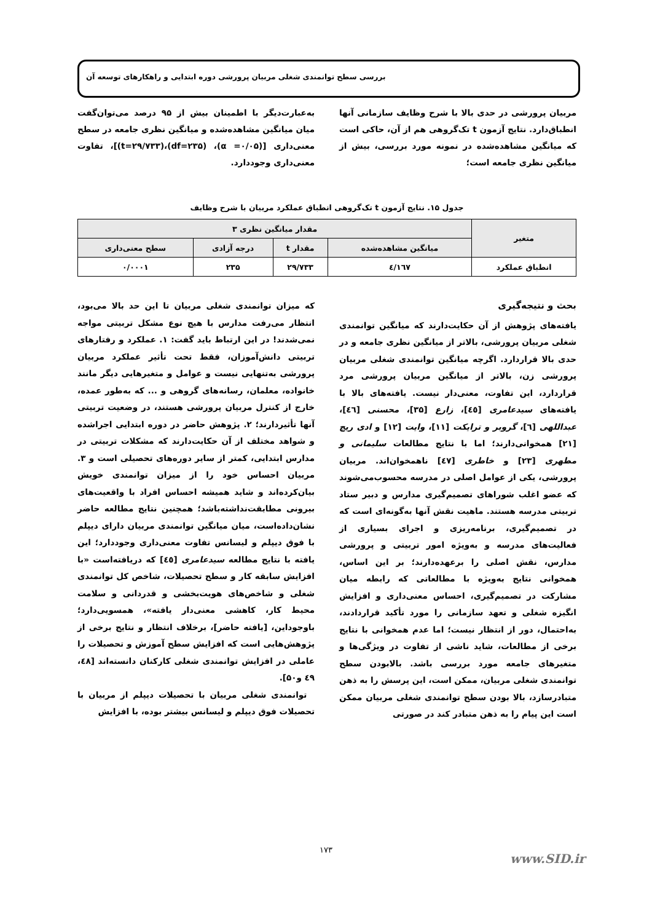بررسی سطح توانمندی شغلی مربیان پرورشی دوره ابتدایی و راهکارهای توسعه آن
مربیان پرورشی در حدی بالا با شرح وظایف سازمانی آنها انطباق‌دارد. نتایج آزمون t تک‌گروهی هم از آن، حاکی است که میانگین مشاهده‌شده در نمونه مورد بررسی، بیش از میانگین نظری جامعه است؛
به‌عبارت‌دیگر با اطمینان بیش از ۹۵ درصد می‌توان‌گفت میان میانگین مشاهده‌شده و میانگین نظری جامعه در سطح معنی‌داری [(α =۰/۰۵)، (df=۲۳۵)،(t=۲۹/۷۳۳)]، تفاوت معنی‌داری وجوددارد.
جدول ۱۵. نتایج آزمون t تک‌گروهی انطباق عملکرد مربیان با شرح وظایف
| متغیر | مقدار میانگین نظری ۳ | | | |
| --- | --- | --- | --- | --- |
| | میانگین مشاهده‌شده | مقدار t | درجه آزادی | سطح معنی‌داری |
| انطباق عملکرد | ٤/١٦٧ | ۲۹/۷۳۳ | ۲۳۵ | ۰/۰۰۰۱ |
بحث و نتیجه‌گیری
یافته‌های پژوهش از آن حکایت‌دارند که میانگین توانمندی شغلی مربیان پرورشی، بالاتر از میانگین نظری جامعه و در حدی بالا قراردارد. اگرچه میانگین توانمندی شغلی مربیان پرورشی زن، بالاتر از میانگین مربیان پرورشی مرد قراردارد، این تفاوت، معنی‌دار نیست. یافته‌های بالا با یافته‌های سیدعامری [٤٥]، زارع [۳۵]، محسنی [٤٦]، عبداللهی [٦]، گروبر و ترایکت [۱۱]، وایت [۱۲] و ادی ریچ [۲۱] همخوانی‌دارند؛ اما با نتایج مطالعات سلیمانی و مطهری [۲۳] و خاطری [٤۷] ناهمخوان‌اند. مربیان پرورشی، یکی از عوامل اصلی در مدرسه محسوب‌می‌شوند که عضو اغلب شوراهای تصمیم‌گیری مدارس و دبیر ستاد تربیتی مدرسه هستند. ماهیت نقش آنها به‌گونه‌ای است که در تصمیم‌گیری، برنامه‌ریزی و اجرای بسیاری از فعالیت‌های مدرسه و به‌ویژه امور تربیتی و پرورشی مدارس، نقش اصلی را برعهده‌دارند؛ بر این اساس، همخوانی نتایج به‌ویژه با مطالعاتی که رابطه میان مشارکت در تصمیم‌گیری، احساس معنی‌داری و افزایش انگیزه شغلی و تعهد سازمانی را مورد تأکید قراردادند، به‌احتمال، دور از انتظار نیست؛ اما عدم همخوانی با نتایج برخی از مطالعات، شاید ناشی از تفاوت در ویژگی‌ها و متغیرهای جامعه مورد بررسی باشد. بالابودن سطح توانمندی شغلی مربیان، ممکن است، این پرسش را به ذهن متبادرسازد، بالا بودن سطح توانمندی شغلی مربیان ممکن است این پیام را به ذهن متبادر کند در صورتی
که میزان توانمندی شغلی مربیان تا این حد بالا می‌بود، انتظار می‌رفت مدارس با هیچ نوع مشکل تربیتی مواجه نمی‌شدند! در این ارتباط باید گفت: ۱. عملکرد و رفتارهای تربیتی دانش‌آموزان، فقط تحت تأثیر عملکرد مربیان پرورشی به‌تنهایی نیست و عوامل و متغیرهایی دیگر مانند خانواده، معلمان، رسانه‌های گروهی و ... که به‌طور عمده، خارج از کنترل مربیان پرورشی هستند، در وضعیت تربیتی آنها تأثیردارند؛ ۲. پژوهش حاضر در دوره ابتدایی اجراشده و شواهد مختلف از آن حکایت‌دارند که مشکلات تربیتی در مدارس ابتدایی، کمتر از سایر دوره‌های تحصیلی است و ۳. مربیان احساس خود را از میزان توانمندی خویش بیان‌کرده‌اند و شاید همیشه احساس افراد با واقعیت‌های بیرونی مطابقت‌نداشته‌باشد؛ همچنین نتایج مطالعه حاضر نشان‌داده‌است، میان میانگین توانمندی مربیان دارای دیپلم با فوق دیپلم و لیسانس تفاوت معنی‌داری وجوددارد؛ این یافته با نتایج مطالعه سیدعامری [٤٥] که دریافته‌است «با افزایش سابقه کار و سطح تحصیلات، شاخص کل توانمندی شغلی و شاخص‌های هویت‌بخشی و قدردانی و سلامت محیط کار، کاهشی معنی‌دار یافته»، همسویی‌دارد؛ باوجوداین، [یافته حاضر]، برخلاف انتظار و نتایج برخی از پژوهش‌هایی است که افزایش سطح آموزش و تحصیلات را عاملی در افزایش توانمندی شغلی کارکنان دانسته‌اند [٤٨، ٤٩ و۵۰].
توانمندی شغلی مربیان با تحصیلات دیپلم از مربیان با تحصیلات فوق دیپلم و لیسانس بیشتر بوده، با افزایش
۱۷۳
www.SID.ir